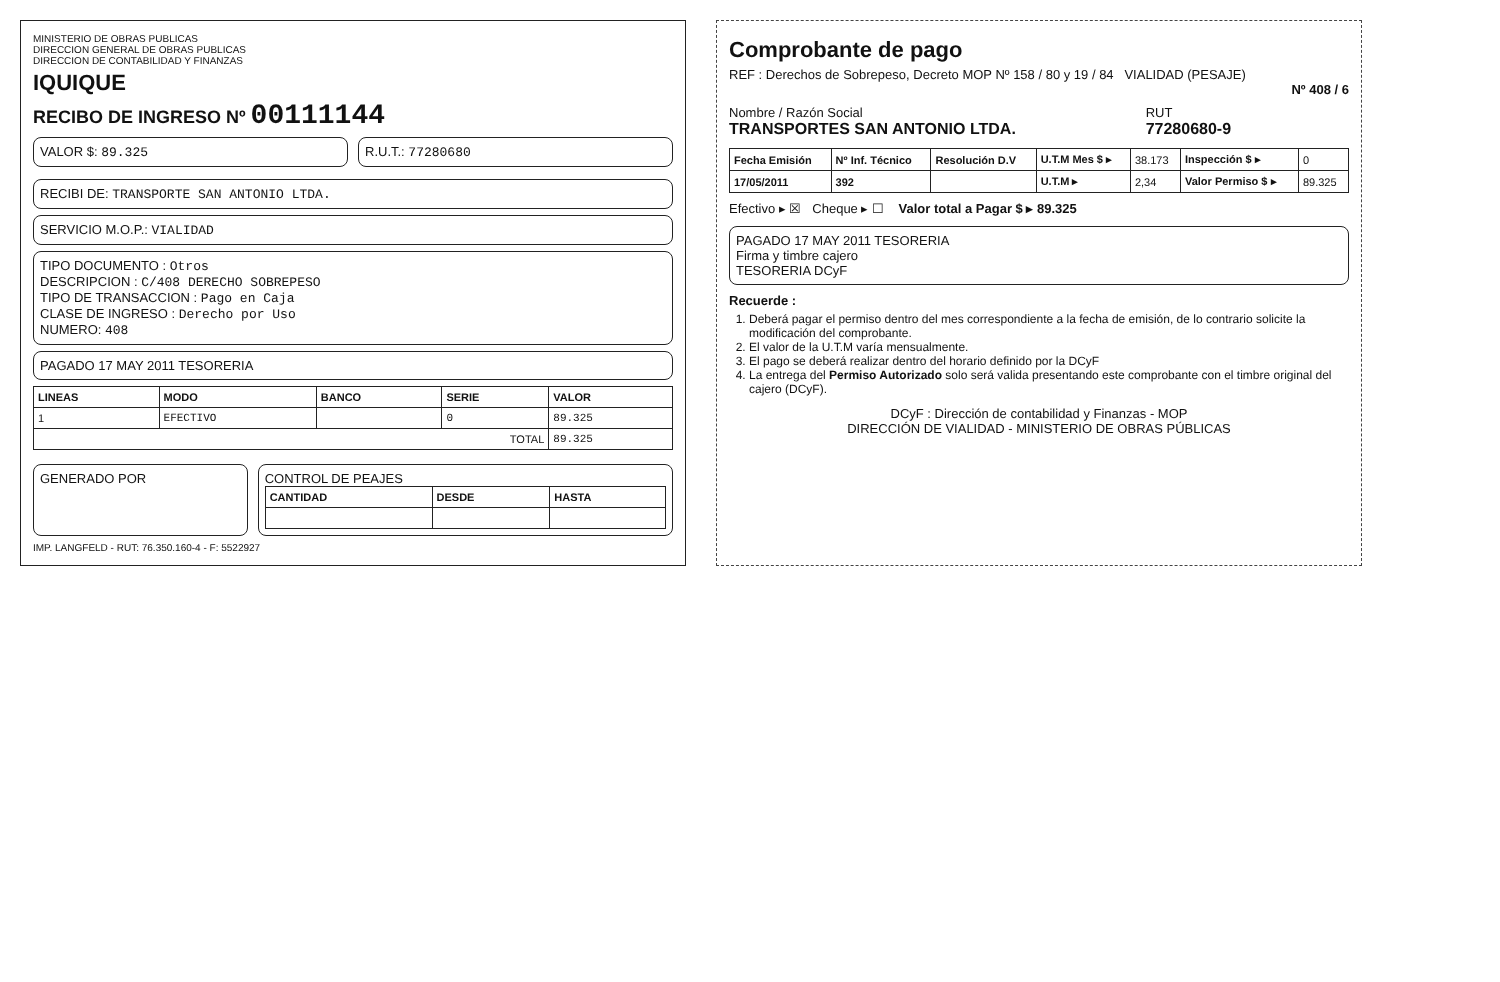MINISTERIO DE OBRAS PUBLICAS
DIRECCION GENERAL DE OBRAS PUBLICAS
DIRECCION DE CONTABILIDAD Y FINANZAS
IQUIQUE
RECIBO DE INGRESO Nº 00111144
VALOR $: 89.325 R.U.T.: 77280680
RECIBI DE: TRANSPORTE SAN ANTONIO LTDA.
SERVICIO M.O.P.: VIALIDAD
TIPO DOCUMENTO : Otros
DESCRIPCION : C/408 DERECHO SOBREPESO
TIPO DE TRANSACCION : Pago en Caja
CLASE DE INGRESO : Derecho por Uso
NUMERO: 408
PAGADO 17 MAY 2011 TESORERIA
| LINEAS | MODO | BANCO | SERIE | VALOR |
| --- | --- | --- | --- | --- |
| 1 | EFECTIVO | | 0 | 89.325 |
| TOTAL | | | | 89.325 |
GENERADO POR CONTROL DE PEAJES
| CANTIDAD | DESDE | HASTA |
| --- | --- | --- |
IMP. LANGFELD - RUT: 76.350.160-4 - F: 5522927
Comprobante de pago
REF : Derechos de Sobrepeso, Decreto MOP Nº 158 / 80 y 19 / 84 VIALIDAD (PESAJE)
Nº 408 / 6
Nombre / Razón Social
TRANSPORTES SAN ANTONIO LTDA.
RUT
77280680-9
| Fecha Emisión | Nº Inf. Técnico | Resolución D.V | U.T.M Mes $ ▸ | 38.173 | Inspección $ ▸ | 0 |
| 17/05/2011 | 392 | | U.T.M ▸ | 2,34 | Valor Permiso $ ▸ | 89.325 |
Efectivo ▸ ☒ Cheque ▸ ☐ Valor total a Pagar $ ▸ 89.325
PAGADO 17 MAY 2011 TESORERIA
Firma y timbre cajero
TESORERIA DCyF
Recuerde :
1. Deberá pagar el permiso dentro del mes correspondiente a la fecha de emisión, de lo contrario solicite la modificación del comprobante.
2. El valor de la U.T.M varía mensualmente.
3. El pago se deberá realizar dentro del horario definido por la DCyF
4. La entrega del Permiso Autorizado solo será valida presentando este comprobante con el timbre original del cajero (DCyF).
DCyF : Dirección de contabilidad y Finanzas - MOP
DIRECCIÓN DE VIALIDAD - MINISTERIO DE OBRAS PÚBLICAS